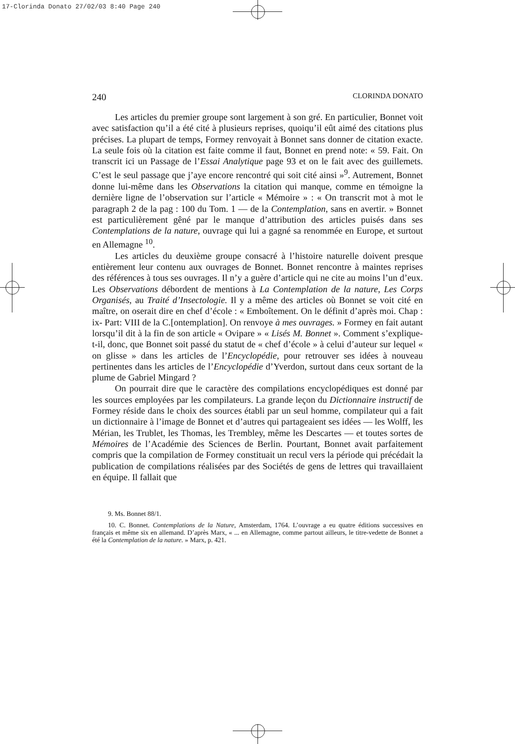17-Clorinda Donato 27/02/03 8:40 Page 240
240 CLORINDA DONATO
Les articles du premier groupe sont largement à son gré. En particulier, Bonnet voit avec satisfaction qu’il a été cité à plusieurs reprises, quoiqu’il eût aimé des citations plus précises. La plupart de temps, Formey renvoyait à Bonnet sans donner de citation exacte. La seule fois où la citation est faite comme il faut, Bonnet en prend note: « 59. Fait. On transcrit ici un Passage de l’Essai Analytique page 93 et on le fait avec des guillemets. C’est le seul passage que j’aye encore rencontré qui soit cité ainsi »<sup>9</sup>. Autrement, Bonnet donne lui-même dans les Observations la citation qui manque, comme en témoigne la dernière ligne de l’observation sur l’article « Mémoire » : « On transcrit mot à mot le paragraph 2 de la pag : 100 du Tom. 1 — de la Contemplation, sans en avertir. » Bonnet est particulièrement gêné par le manque d’attribution des articles puisés dans ses Contemplations de la nature, ouvrage qui lui a gagné sa renommée en Europe, et surtout en Allemagne <sup>10</sup>.
Les articles du deuxième groupe consacré à l’histoire naturelle doivent presque entièrement leur contenu aux ouvrages de Bonnet. Bonnet rencontre à maintes reprises des références à tous ses ouvrages. Il n’y a guère d’article qui ne cite au moins l’un d’eux. Les Observations débordent de mentions à La Contemplation de la nature, Les Corps Organisés, au Traité d’Insectologie. Il y a même des articles où Bonnet se voit cité en maître, on oserait dire en chef d’école : « Emboîtement. On le définit d’après moi. Chap : ix- Part: VIII de la C.[ontemplation]. On renvoye à mes ouvrages. » Formey en fait autant lorsqu’il dit à la fin de son article « Ovipare » « Lisés M. Bonnet ». Comment s’explique-t-il, donc, que Bonnet soit passé du statut de « chef d’école » à celui d’auteur sur lequel « on glisse » dans les articles de l’Encyclopédie, pour retrouver ses idées à nouveau pertinentes dans les articles de l’Encyclopédie d’Yverdon, surtout dans ceux sortant de la plume de Gabriel Mingard ?
On pourrait dire que le caractère des compilations encyclopédiques est donné par les sources employées par les compilateurs. La grande leçon du Dictionnaire instructif de Formey réside dans le choix des sources établi par un seul homme, compilateur qui a fait un dictionnaire à l’image de Bonnet et d’autres qui partageaient ses idées — les Wolff, les Mérian, les Trublet, les Thomas, les Trembley, même les Descartes — et toutes sortes de Mémoires de l’Académie des Sciences de Berlin. Pourtant, Bonnet avait parfaitement compris que la compilation de Formey constituait un recul vers la période qui précédait la publication de compilations réalisées par des Sociétés de gens de lettres qui travaillaient en équipe. Il fallait que
9. Ms. Bonnet 88/1.
10. C. Bonnet. Contemplations de la Nature, Amsterdam, 1764. L’ouvrage a eu quatre éditions successives en français et même six en allemand. D’après Marx, « ... en Allemagne, comme partout ailleurs, le titre-vedette de Bonnet a été la Contemplation de la nature. » Marx, p. 421.